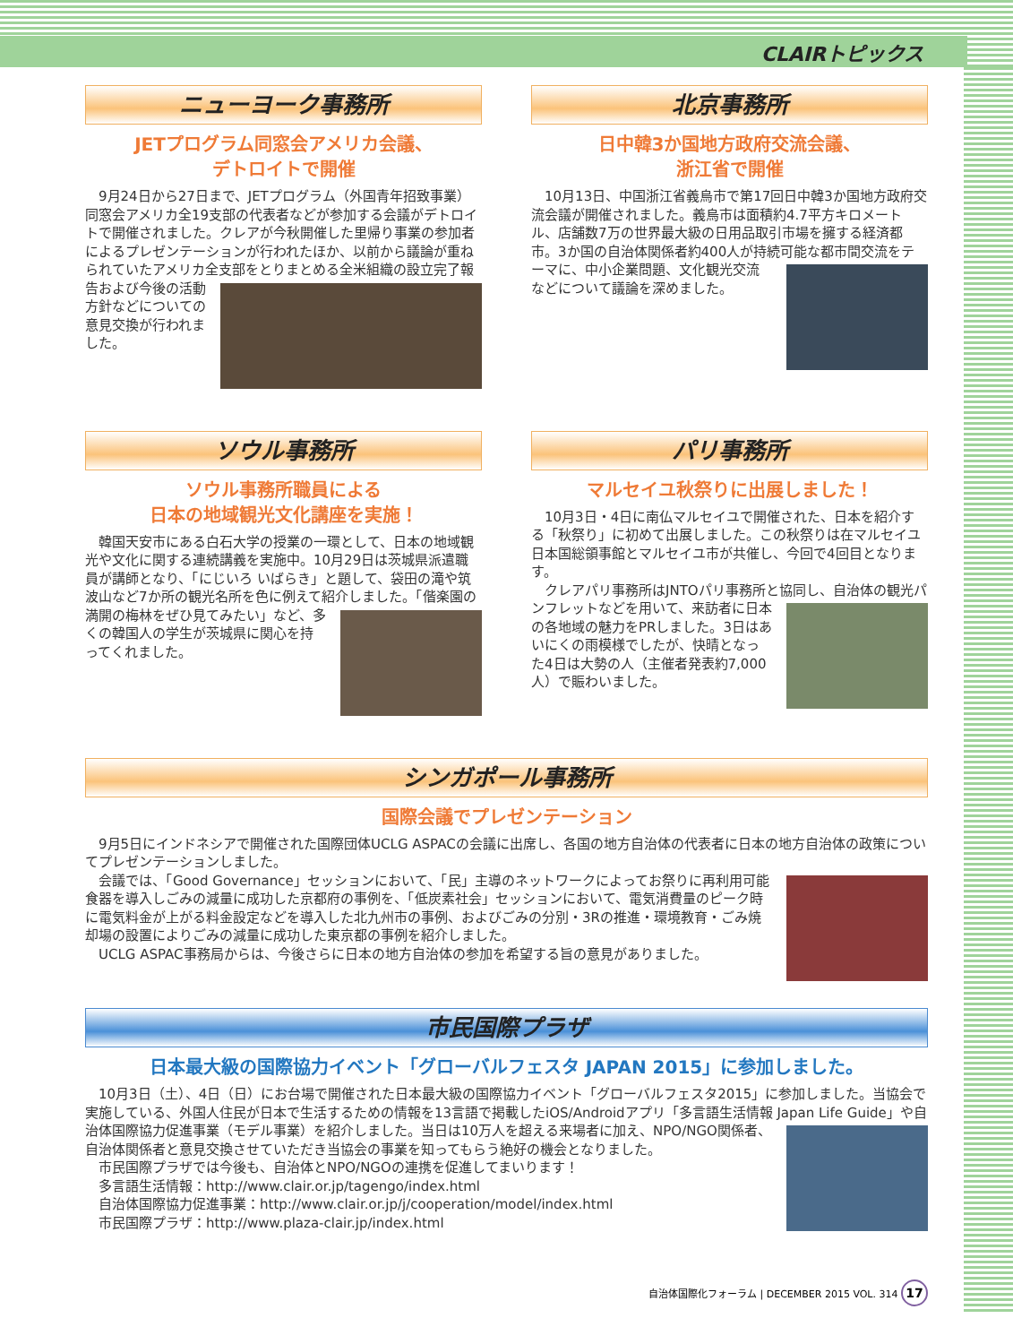CLAIRトピックス
ニューヨーク事務所
JETプログラム同窓会アメリカ会議、
デトロイトで開催
9月24日から27日まで、JETプログラム（外国青年招致事業）同窓会アメリカ全19支部の代表者などが参加する会議がデトロイトで開催されました。クレアが今秋開催した里帰り事業の参加者によるプレゼンテーションが行われたほか、以前から議論が重ねられていたアメリカ全支部をとりま とめる全米組織の設立完了報告および今後の活動方針などについての意見交換が行われました。
北京事務所
日中韓3か国地方政府交流会議、
浙江省で開催
10月13日、中国浙江省義烏市で第17回日中韓3か国地方政府交流会議が開催されました。義烏市は面積約4.7平方キロメートル、店舗数7万の世界最大級の日用品取引市場を擁する経済都市。3か国の自治体関係者約400人が持続可能な都市間交流をテーマに、中小企業問題、文化観光交 流などについて議論を深めました。
ソウル事務所
ソウル事務所職員による
日本の地域観光文化講座を実施！
韓国天安市にある白石大学の授業の一環として、日本の地域観光や文化に関する連続講義を実施中。10月29日は茨城県派遣職員が講師となり、「にじいろ いばらき」と題して、袋田の滝や筑波山など7か所の観光名所を色に例えて紹介 しました。「偕楽園の満開の梅林をぜひ見てみたい」など、多くの韓国人の学生が茨城県に関心を持ってくれました。
パリ事務所
マルセイユ秋祭りに出展しました！
10月3日・4日に南仏マルセイユで開催された、日本を紹介する「秋祭り」に初めて出展しました。この秋祭りは在マルセイユ日本国総領事館とマルセイユ市が共催し、今回で4回目となります。
クレアパリ事務所はJNTOパリ事務所と協同し、自治体 の観光パンフレットなどを用いて、来訪者に日本の各地域の魅力をPRしました。3日はあいにくの雨模様でしたが、快晴となった4日は大勢の人（主催者発表約7,000人）で賑わいました。
シンガポール事務所
国際会議でプレゼンテーション
9月5日にインドネシアで開催された国際団体UCLG ASPACの会議に出席し、各国の地方自治体の代表者に日本の地方自治体の政策についてプレゼンテーションしました。
会議では、「Good Governance」セッションにおいて、「民」主導のネットワークによってお祭りに再利用可能食器を導入しごみの減量に成功した京都府の事例を、「低炭素社会」セッションにおいて、電気消費量のピーク時に電気料金が上がる料金設定などを導入した北九州市の事例、およびごみの分別・3Rの推進・環境教育・ごみ焼却場の設置によりごみの減量に成功した東京都の事例を紹介しました。
UCLG ASPAC事務局からは、今後さらに日本の地方自治体の参加を希望する旨の意見がありました。
市民国際プラザ
日本最大級の国際協力イベント「グローバルフェスタ JAPAN 2015」に参加しました。
10月3日（土）、4日（日）にお台場で開催された日本最大級の国際協力イベント「グローバルフェスタ2015」に参加しました。当協会で実施している、外国人住民が日本で生活するための情報を13言語で掲載したiOS/Androidアプリ「多言語生活情報 Japan Life Guide」や自治体国際協力促進事業（モデル事業）を紹介しました。当日は10万人を超える来場者に加え、 NPO/NGO関係者、自治体関係者と意見交換させていただき当協会の事業を知ってもらう絶好の機会となりました。
市民国際プラザでは今後も、自治体とNPO/NGOの連携を促進してまいります！
多言語生活情報：http://www.clair.or.jp/tagengo/index.html
自治体国際協力促進事業：http://www.clair.or.jp/j/cooperation/model/index.html
市民国際プラザ：http://www.plaza-clair.jp/index.html
自治体国際化フォーラム | DECEMBER 2015 VOL. 314 17